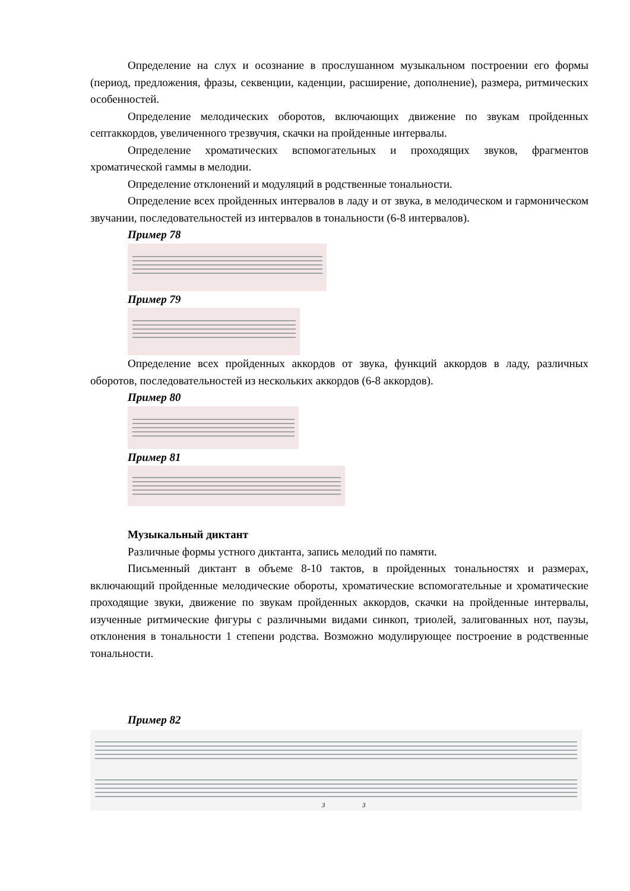Определение на слух и осознание в прослушанном музыкальном построении его формы (период, предложения, фразы, секвенции, каденции, расширение, дополнение), размера, ритмических особенностей.
Определение мелодических оборотов, включающих движение по звукам пройденных септаккордов, увеличенного трезвучия, скачки на пройденные интервалы.
Определение хроматических вспомогательных и проходящих звуков, фрагментов хроматической гаммы в мелодии.
Определение отклонений и модуляций в родственные тональности.
Определение всех пройденных интервалов в ладу и от звука, в мелодическом и гармоническом звучании, последовательностей из интервалов в тональности (6-8 интервалов).
Пример 78
Пример 79
Определение всех пройденных аккордов от звука, функций аккордов в ладу, различных оборотов, последовательностей из нескольких аккордов (6-8 аккордов).
Пример 80
Пример 81
Музыкальный диктант
Различные формы устного диктанта, запись мелодий по памяти.
Письменный диктант в объеме 8-10 тактов, в пройденных тональностях и размерах, включающий пройденные мелодические обороты, хроматические вспомогательные и хроматические проходящие звуки, движение по звукам пройденных аккордов, скачки на пройденные интервалы, изученные ритмические фигуры с различными видами синкоп, триолей, залигованных нот, паузы, отклонения в тональности 1 степени родства. Возможно модулирующее построение в родственные тональности.
Пример 82
3
3